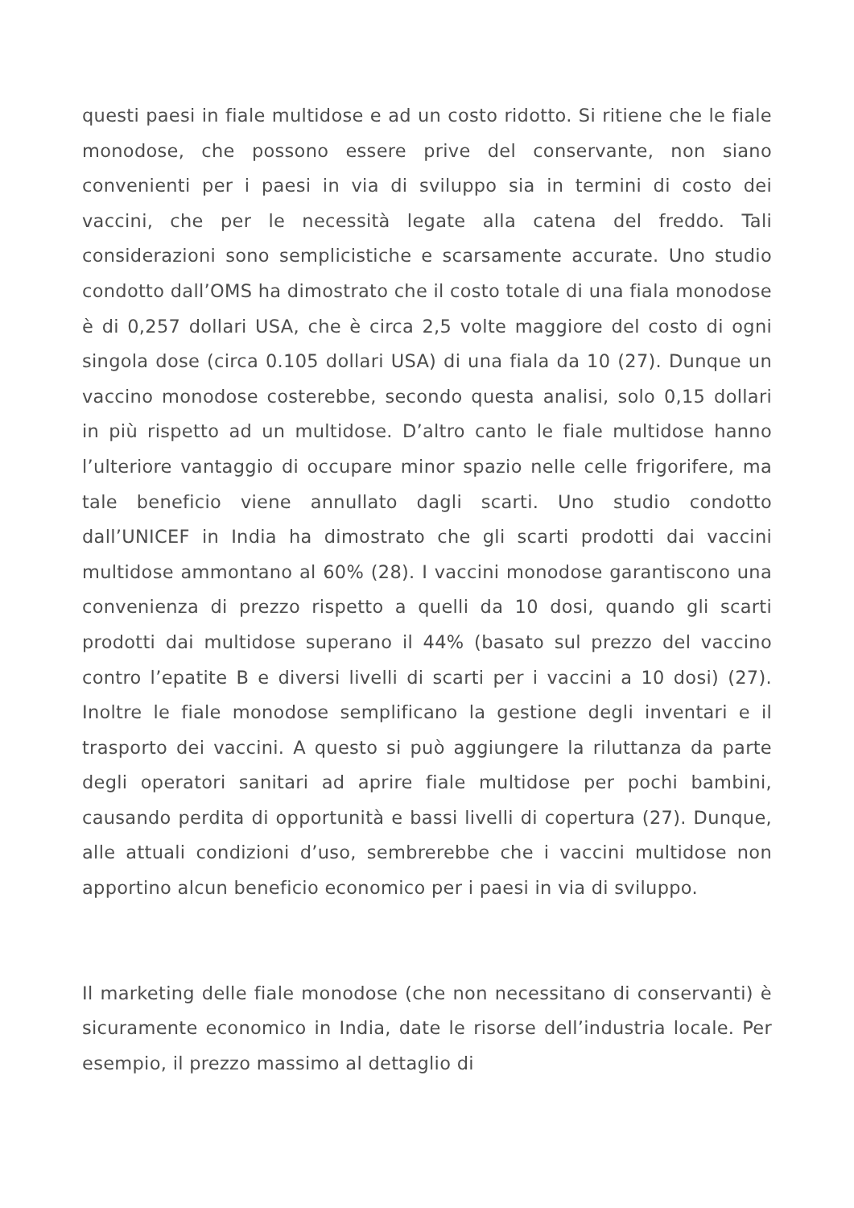questi paesi in fiale multidose e ad un costo ridotto. Si ritiene che le fiale monodose, che possono essere prive del conservante, non siano convenienti per i paesi in via di sviluppo sia in termini di costo dei vaccini, che per le necessità legate alla catena del freddo. Tali considerazioni sono semplicistiche e scarsamente accurate. Uno studio condotto dall’OMS ha dimostrato che il costo totale di una fiala monodose è di 0,257 dollari USA, che è circa 2,5 volte maggiore del costo di ogni singola dose (circa 0.105 dollari USA) di una fiala da 10 (27). Dunque un vaccino monodose costerebbe, secondo questa analisi, solo 0,15 dollari in più rispetto ad un multidose. D’altro canto le fiale multidose hanno l’ulteriore vantaggio di occupare minor spazio nelle celle frigorifere, ma tale beneficio viene annullato dagli scarti. Uno studio condotto dall’UNICEF in India ha dimostrato che gli scarti prodotti dai vaccini multidose ammontano al 60% (28). I vaccini monodose garantiscono una convenienza di prezzo rispetto a quelli da 10 dosi, quando gli scarti prodotti dai multidose superano il 44% (basato sul prezzo del vaccino contro l’epatite B e diversi livelli di scarti per i vaccini a 10 dosi) (27). Inoltre le fiale monodose semplificano la gestione degli inventari e il trasporto dei vaccini. A questo si può aggiungere la riluttanza da parte degli operatori sanitari ad aprire fiale multidose per pochi bambini, causando perdita di opportunità e bassi livelli di copertura (27). Dunque, alle attuali condizioni d’uso, sembrerebbe che i vaccini multidose non apportino alcun beneficio economico per i paesi in via di sviluppo.
Il marketing delle fiale monodose (che non necessitano di conservanti) è sicuramente economico in India, date le risorse dell’industria locale. Per esempio, il prezzo massimo al dettaglio di